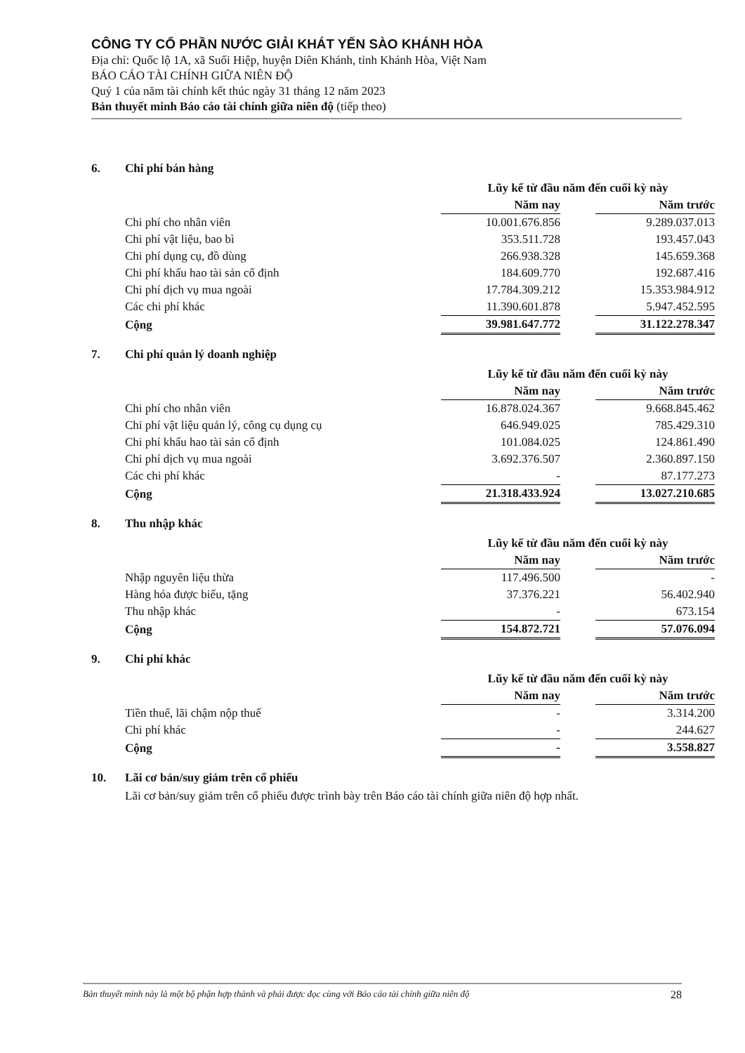CÔNG TY CỔ PHẦN NƯỚC GIẢI KHÁT YẾN SÀO KHÁNH HÒA
Địa chỉ: Quốc lộ 1A, xã Suối Hiệp, huyện Diên Khánh, tỉnh Khánh Hòa, Việt Nam
BÁO CÁO TÀI CHÍNH GIỮA NIÊN ĐỘ
Quý 1 của năm tài chính kết thúc ngày 31 tháng 12 năm 2023
Bản thuyết minh Báo cáo tài chính giữa niên độ (tiếp theo)
6. Chi phí bán hàng
| | Lũy kế từ đầu năm đến cuối kỳ này | | |
| | Năm nay | | Năm trước |
| Chi phí cho nhân viên | 10.001.676.856 | | 9.289.037.013 |
| Chi phí vật liệu, bao bì | 353.511.728 | | 193.457.043 |
| Chi phí dụng cụ, đồ dùng | 266.938.328 | | 145.659.368 |
| Chi phí khấu hao tài sản cố định | 184.609.770 | | 192.687.416 |
| Chi phí dịch vụ mua ngoài | 17.784.309.212 | | 15.353.984.912 |
| Các chi phí khác | 11.390.601.878 | | 5.947.452.595 |
| Cộng | 39.981.647.772 | | 31.122.278.347 |
7. Chi phí quản lý doanh nghiệp
| | Lũy kế từ đầu năm đến cuối kỳ này | | |
| | Năm nay | | Năm trước |
| Chi phí cho nhân viên | 16.878.024.367 | | 9.668.845.462 |
| Chi phí vật liệu quản lý, công cụ dụng cụ | 646.949.025 | | 785.429.310 |
| Chi phí khấu hao tài sản cố định | 101.084.025 | | 124.861.490 |
| Chi phí dịch vụ mua ngoài | 3.692.376.507 | | 2.360.897.150 |
| Các chi phí khác | - | | 87.177.273 |
| Cộng | 21.318.433.924 | | 13.027.210.685 |
8. Thu nhập khác
| | Lũy kế từ đầu năm đến cuối kỳ này | | |
| | Năm nay | | Năm trước |
| Nhập nguyên liệu thừa | 117.496.500 | | - |
| Hàng hóa được biếu, tặng | 37.376.221 | | 56.402.940 |
| Thu nhập khác | - | | 673.154 |
| Cộng | 154.872.721 | | 57.076.094 |
9. Chi phí khác
| | Lũy kế từ đầu năm đến cuối kỳ này | | |
| | Năm nay | | Năm trước |
| Tiền thuế, lãi chậm nộp thuế | - | | 3.314.200 |
| Chi phí khác | - | | 244.627 |
| Cộng | - | | 3.558.827 |
10. Lãi cơ bản/suy giảm trên cổ phiếu
Lãi cơ bản/suy giảm trên cổ phiếu được trình bày trên Báo cáo tài chính giữa niên độ hợp nhất.
Bản thuyết minh này là một bộ phận hợp thành và phải được đọc cùng với Báo cáo tài chính giữa niên độ 28